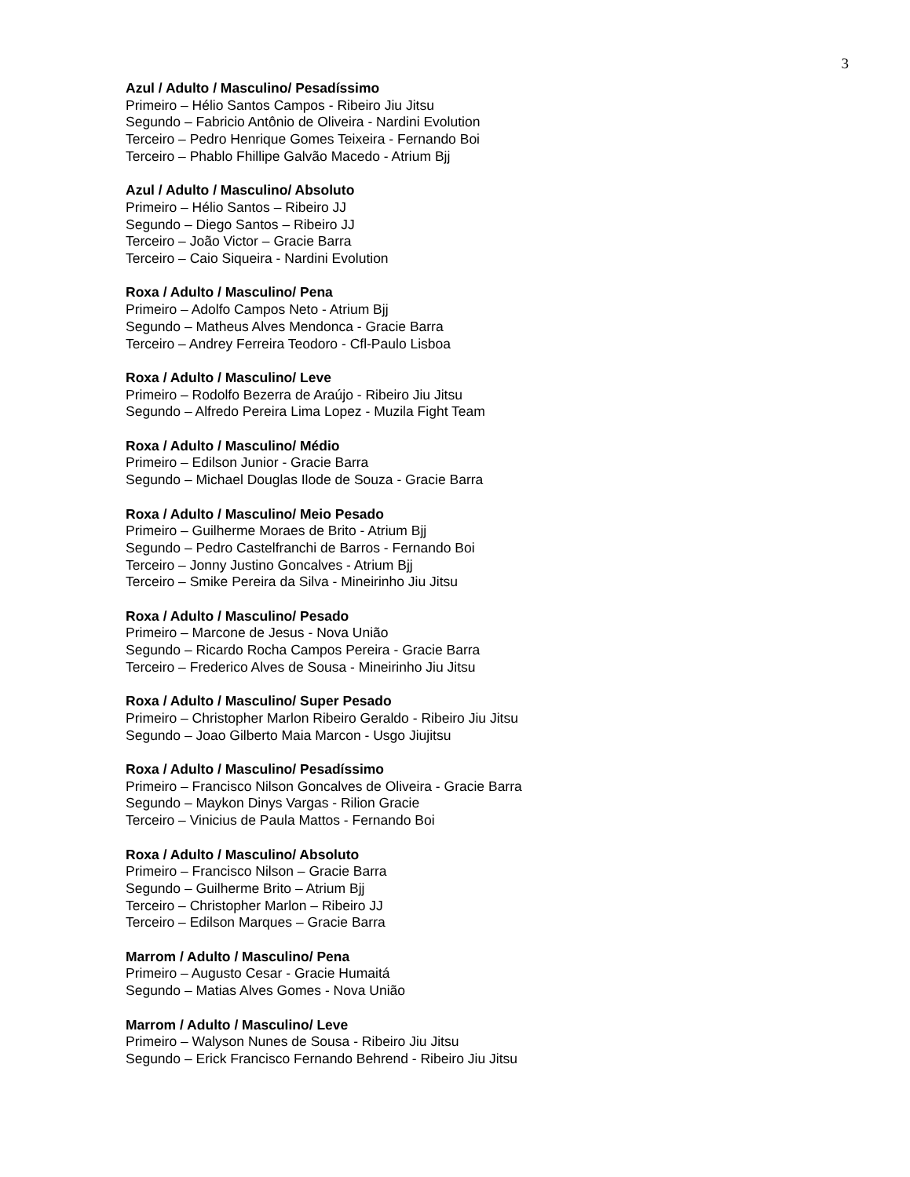3
Azul / Adulto / Masculino/ Pesadíssimo
Primeiro – Hélio Santos Campos - Ribeiro Jiu Jitsu
Segundo – Fabricio Antônio de Oliveira - Nardini Evolution
Terceiro – Pedro Henrique Gomes Teixeira - Fernando Boi
Terceiro – Phablo Fhillipe Galvão Macedo - Atrium Bjj
Azul / Adulto / Masculino/ Absoluto
Primeiro – Hélio Santos – Ribeiro JJ
Segundo – Diego Santos – Ribeiro JJ
Terceiro – João Victor – Gracie Barra
Terceiro – Caio Siqueira - Nardini Evolution
Roxa / Adulto / Masculino/ Pena
Primeiro – Adolfo Campos Neto - Atrium Bjj
Segundo – Matheus Alves Mendonca - Gracie Barra
Terceiro – Andrey Ferreira Teodoro - Cfl-Paulo Lisboa
Roxa / Adulto / Masculino/ Leve
Primeiro – Rodolfo Bezerra de Araújo - Ribeiro Jiu Jitsu
Segundo – Alfredo Pereira Lima Lopez - Muzila Fight Team
Roxa / Adulto / Masculino/ Médio
Primeiro – Edilson Junior - Gracie Barra
Segundo – Michael Douglas Ilode de Souza - Gracie Barra
Roxa / Adulto / Masculino/ Meio Pesado
Primeiro – Guilherme Moraes de Brito - Atrium Bjj
Segundo – Pedro Castelfranchi de Barros - Fernando Boi
Terceiro – Jonny Justino Goncalves - Atrium Bjj
Terceiro – Smike Pereira da Silva - Mineirinho Jiu Jitsu
Roxa / Adulto / Masculino/ Pesado
Primeiro – Marcone de Jesus - Nova União
Segundo – Ricardo Rocha Campos Pereira - Gracie Barra
Terceiro – Frederico Alves de Sousa - Mineirinho Jiu Jitsu
Roxa / Adulto / Masculino/ Super Pesado
Primeiro – Christopher Marlon Ribeiro Geraldo - Ribeiro Jiu Jitsu
Segundo – Joao Gilberto Maia Marcon - Usgo Jiujitsu
Roxa / Adulto / Masculino/ Pesadíssimo
Primeiro – Francisco Nilson Goncalves de Oliveira - Gracie Barra
Segundo – Maykon Dinys Vargas - Rilion Gracie
Terceiro – Vinicius de Paula Mattos - Fernando Boi
Roxa / Adulto / Masculino/ Absoluto
Primeiro – Francisco Nilson – Gracie Barra
Segundo – Guilherme Brito – Atrium Bjj
Terceiro – Christopher Marlon – Ribeiro JJ
Terceiro – Edilson Marques – Gracie Barra
Marrom / Adulto / Masculino/ Pena
Primeiro – Augusto Cesar - Gracie Humaitá
Segundo – Matias Alves Gomes - Nova União
Marrom / Adulto / Masculino/ Leve
Primeiro – Walyson Nunes de Sousa - Ribeiro Jiu Jitsu
Segundo – Erick Francisco Fernando Behrend - Ribeiro Jiu Jitsu